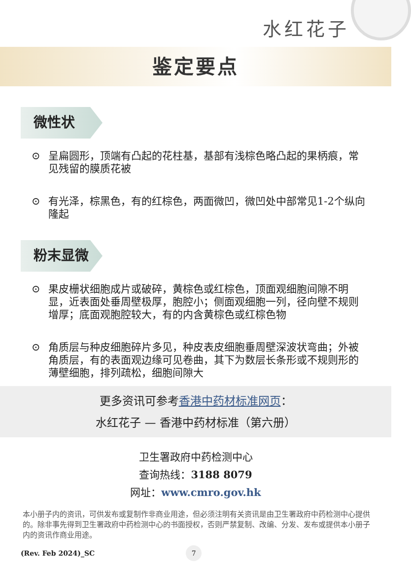水红花子
鉴定要点
微性状
⊙ 呈扁圆形，顶端有凸起的花柱基，基部有浅棕色略凸起的果柄痕，常见残留的膜质花被
⊙ 有光泽，棕黑色，有的红棕色，两面微凹，微凹处中部常见1-2个纵向隆起
粉末显微
⊙ 果皮栅状细胞成片或破碎，黄棕色或红棕色，顶面观细胞间隙不明显，近表面处垂周壁极厚，胞腔小；侧面观细胞一列，径向壁不规则增厚；底面观胞腔较大，有的内含黄棕色或红棕色物
⊙ 角质层与种皮细胞碎片多见，种皮表皮细胞垂周壁深波状弯曲；外被角质层，有的表面观边缘可见卷曲，其下为数层长条形或不规则形的薄壁细胞，排列疏松，细胞间隙大
更多资讯可参考香港中药材标准网页：
水红花子 — 香港中药材标准（第六册）
卫生署政府中药检测中心
查询热线：3188 8079
网址：www.cmro.gov.hk
本小册子内的资讯，可供发布或复制作非商业用途，但必须注明有关资讯是由卫生署政府中药检测中心提供的。除非事先得到卫生署政府中药检测中心的书面授权，否则严禁复制、改编、分发、发布或提供本小册子内的资讯作商业用途。
(Rev. Feb 2024)_SC 7